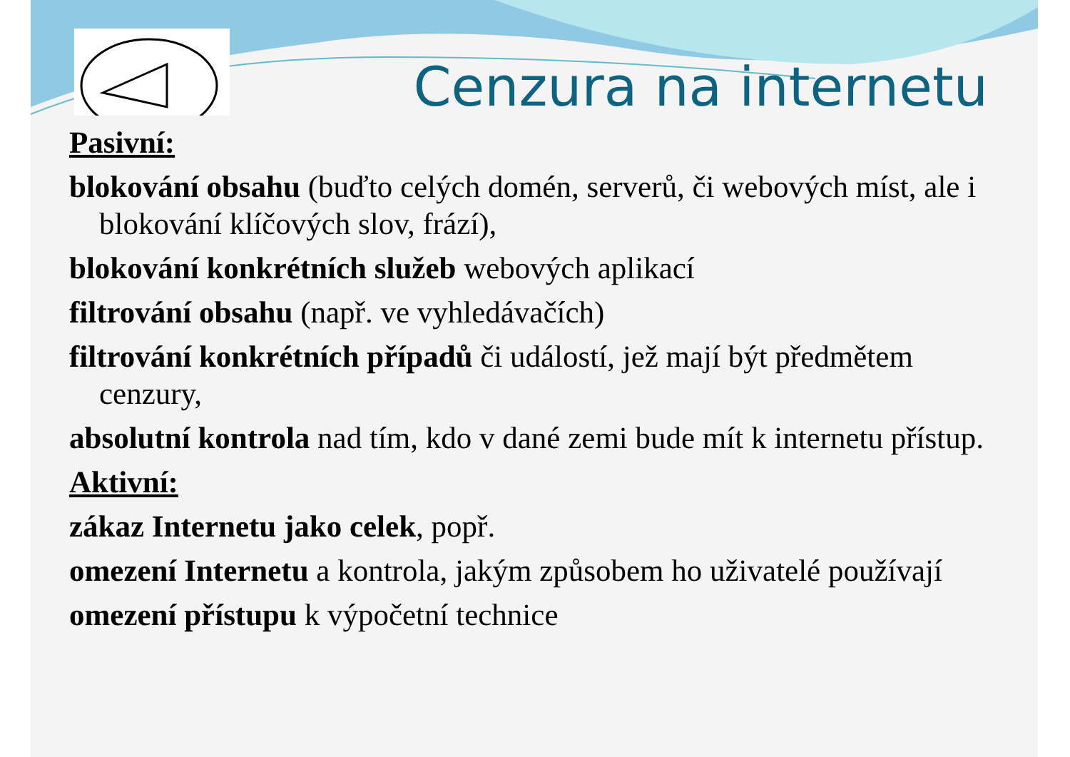Cenzura na internetu
Pasivní:
blokování obsahu (buďto celých domén, serverů, či webových míst, ale i blokování klíčových slov, frází),
blokování konkrétních služeb webových aplikací
filtrování obsahu (např. ve vyhledávačích)
filtrování konkrétních případů či událostí, jež mají být předmětem cenzury,
absolutní kontrola nad tím, kdo v dané zemi bude mít k internetu přístup.
Aktivní:
zákaz Internetu jako celek, popř.
omezení Internetu a kontrola, jakým způsobem ho uživatelé používají
omezení přístupu k výpočetní technice